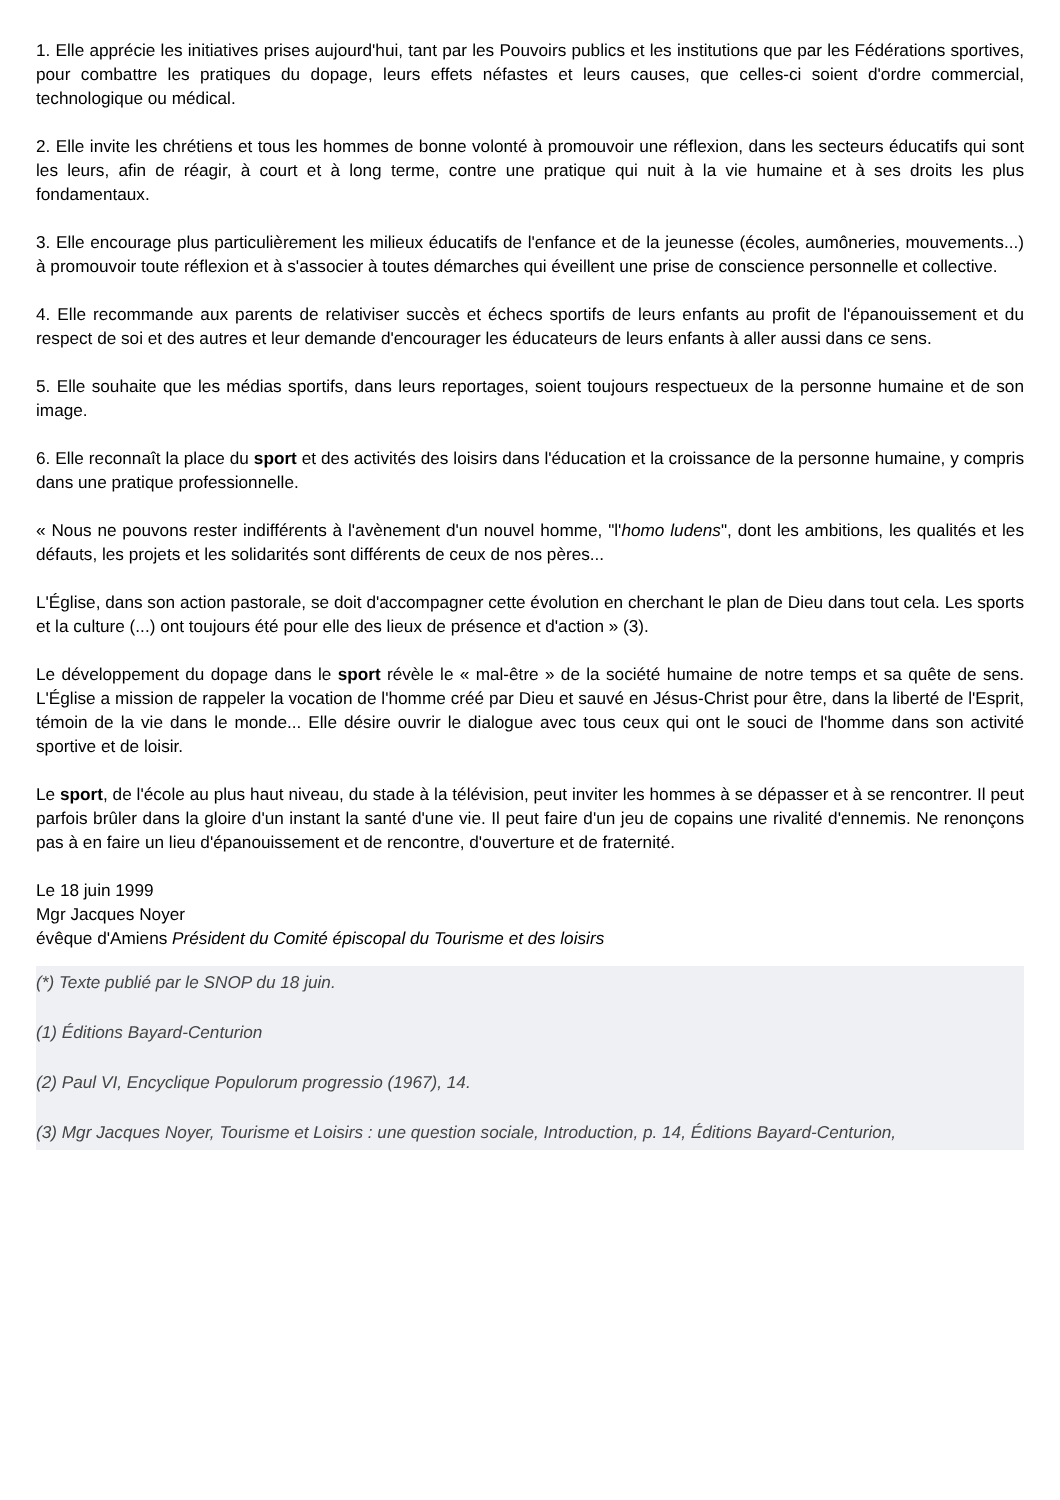1. Elle apprécie les initiatives prises aujourd'hui, tant par les Pouvoirs publics et les institutions que par les Fédérations sportives, pour combattre les pratiques du dopage, leurs effets néfastes et leurs causes, que celles-ci soient d'ordre commercial, technologique ou médical.
2. Elle invite les chrétiens et tous les hommes de bonne volonté à promouvoir une réflexion, dans les secteurs éducatifs qui sont les leurs, afin de réagir, à court et à long terme, contre une pratique qui nuit à la vie humaine et à ses droits les plus fondamentaux.
3. Elle encourage plus particulièrement les milieux éducatifs de l'enfance et de la jeunesse (écoles, aumôneries, mouvements...) à promouvoir toute réflexion et à s'associer à toutes démarches qui éveillent une prise de conscience personnelle et collective.
4. Elle recommande aux parents de relativiser succès et échecs sportifs de leurs enfants au profit de l'épanouissement et du respect de soi et des autres et leur demande d'encourager les éducateurs de leurs enfants à aller aussi dans ce sens.
5. Elle souhaite que les médias sportifs, dans leurs reportages, soient toujours respectueux de la personne humaine et de son image.
6. Elle reconnaît la place du sport et des activités des loisirs dans l'éducation et la croissance de la personne humaine, y compris dans une pratique professionnelle.
« Nous ne pouvons rester indifférents à l'avènement d'un nouvel homme, "l'homo ludens", dont les ambitions, les qualités et les défauts, les projets et les solidarités sont différents de ceux de nos pères...
L'Église, dans son action pastorale, se doit d'accompagner cette évolution en cherchant le plan de Dieu dans tout cela. Les sports et la culture (...) ont toujours été pour elle des lieux de présence et d'action » (3).
Le développement du dopage dans le sport révèle le « mal-être » de la société humaine de notre temps et sa quête de sens. L'Église a mission de rappeler la vocation de l'homme créé par Dieu et sauvé en Jésus-Christ pour être, dans la liberté de l'Esprit, témoin de la vie dans le monde... Elle désire ouvrir le dialogue avec tous ceux qui ont le souci de l'homme dans son activité sportive et de loisir.
Le sport, de l'école au plus haut niveau, du stade à la télévision, peut inviter les hommes à se dépasser et à se rencontrer. Il peut parfois brûler dans la gloire d'un instant la santé d'une vie. Il peut faire d'un jeu de copains une rivalité d'ennemis. Ne renonçons pas à en faire un lieu d'épanouissement et de rencontre, d'ouverture et de fraternité.
Le 18 juin 1999
Mgr Jacques Noyer
évêque d'Amiens Président du Comité épiscopal du Tourisme et des loisirs
(*) Texte publié par le SNOP du 18 juin.
(1) Éditions Bayard-Centurion
(2) Paul VI, Encyclique Populorum progressio (1967), 14.
(3) Mgr Jacques Noyer, Tourisme et Loisirs : une question sociale, Introduction, p. 14, Éditions Bayard-Centurion,